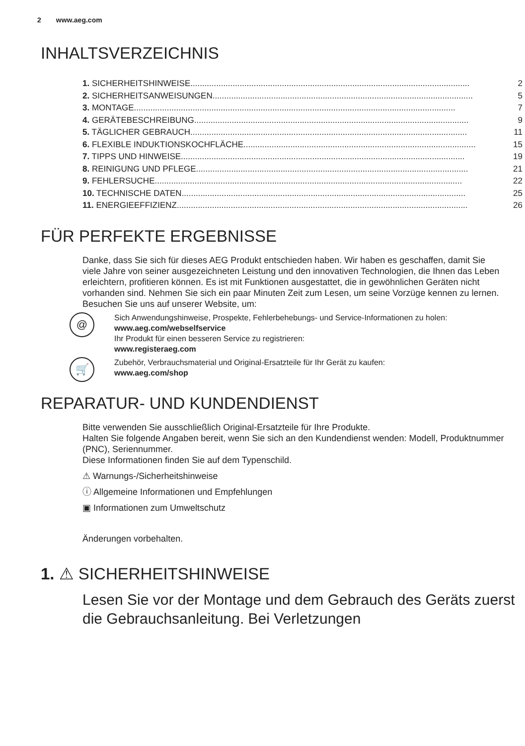2 www.aeg.com
INHALTSVERZEICHNIS
1. SICHERHEITSHINWEISE....................................................................................................................... 2
2. SICHERHEITSANWEISUNGEN............................................................................................................... 5
3. MONTAGE......................................................................................................................................... 7
4. GERÄTEBESCHREIBUNG..................................................................................................................... 9
5. TÄGLICHER GEBRAUCH...................................................................................................................... 11
6. FLEXIBLE INDUKTIONSKOCHFLÄCHE................................................................................................... 15
7. TIPPS UND HINWEISE......................................................................................................................... 19
8. REINIGUNG UND PFLEGE.................................................................................................................... 21
9. FEHLERSUCHE................................................................................................................................... 22
10. TECHNISCHE DATEN......................................................................................................................... 25
11. ENERGIEEFFIZIENZ............................................................................................................................ 26
FÜR PERFEKTE ERGEBNISSE
Danke, dass Sie sich für dieses AEG Produkt entschieden haben. Wir haben es geschaffen, damit Sie viele Jahre von seiner ausgezeichneten Leistung und den innovativen Technologien, die Ihnen das Leben erleichtern, profitieren können. Es ist mit Funktionen ausgestattet, die in gewöhnlichen Geräten nicht vorhanden sind. Nehmen Sie sich ein paar Minuten Zeit zum Lesen, um seine Vorzüge kennen zu lernen.
Besuchen Sie uns auf unserer Website, um:
@
Sich Anwendungshinweise, Prospekte, Fehlerbehebungs- und Service-Informationen zu holen:
www.aeg.com/webselfservice
Ihr Produkt für einen besseren Service zu registrieren:
www.registeraeg.com
🛒
Zubehör, Verbrauchsmaterial und Original-Ersatzteile für Ihr Gerät zu kaufen:
www.aeg.com/shop
REPARATUR- UND KUNDENDIENST
Bitte verwenden Sie ausschließlich Original-Ersatzteile für Ihre Produkte.
Halten Sie folgende Angaben bereit, wenn Sie sich an den Kundendienst wenden: Modell, Produktnummer (PNC), Seriennummer.
Diese Informationen finden Sie auf dem Typenschild.
⚠ Warnungs-/Sicherheitshinweise
ⓘ Allgemeine Informationen und Empfehlungen
▣ Informationen zum Umweltschutz
Änderungen vorbehalten.
1. ⚠ SICHERHEITSHINWEISE
Lesen Sie vor der Montage und dem Gebrauch des Geräts zuerst die Gebrauchsanleitung. Bei Verletzungen